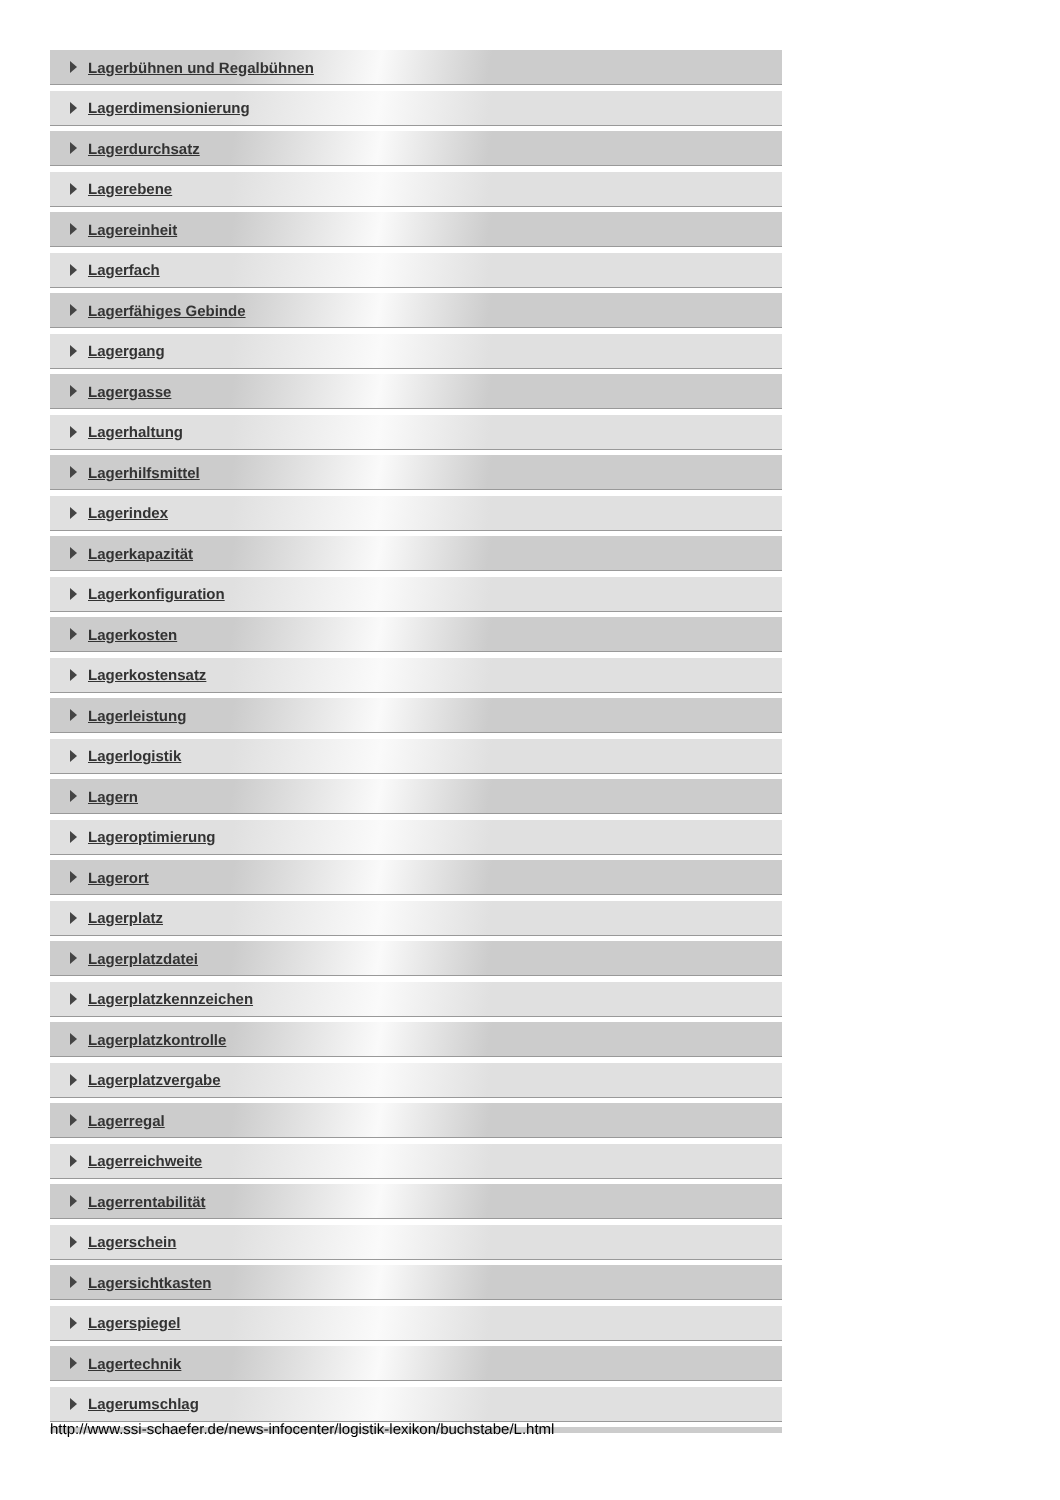Lagerbühnen und Regalbühnen
Lagerdimensionierung
Lagerdurchsatz
Lagerebene
Lagereinheit
Lagerfach
Lagerfähiges Gebinde
Lagergang
Lagergasse
Lagerhaltung
Lagerhilfsmittel
Lagerindex
Lagerkapazität
Lagerkonfiguration
Lagerkosten
Lagerkostensatz
Lagerleistung
Lagerlogistik
Lagern
Lageroptimierung
Lagerort
Lagerplatz
Lagerplatzdatei
Lagerplatzkennzeichen
Lagerplatzkontrolle
Lagerplatzvergabe
Lagerregal
Lagerreichweite
Lagerrentabilität
Lagerschein
Lagersichtkasten
Lagerspiegel
Lagertechnik
Lagerumschlag
http://www.ssi-schaefer.de/news-infocenter/logistik-lexikon/buchstabe/L.html